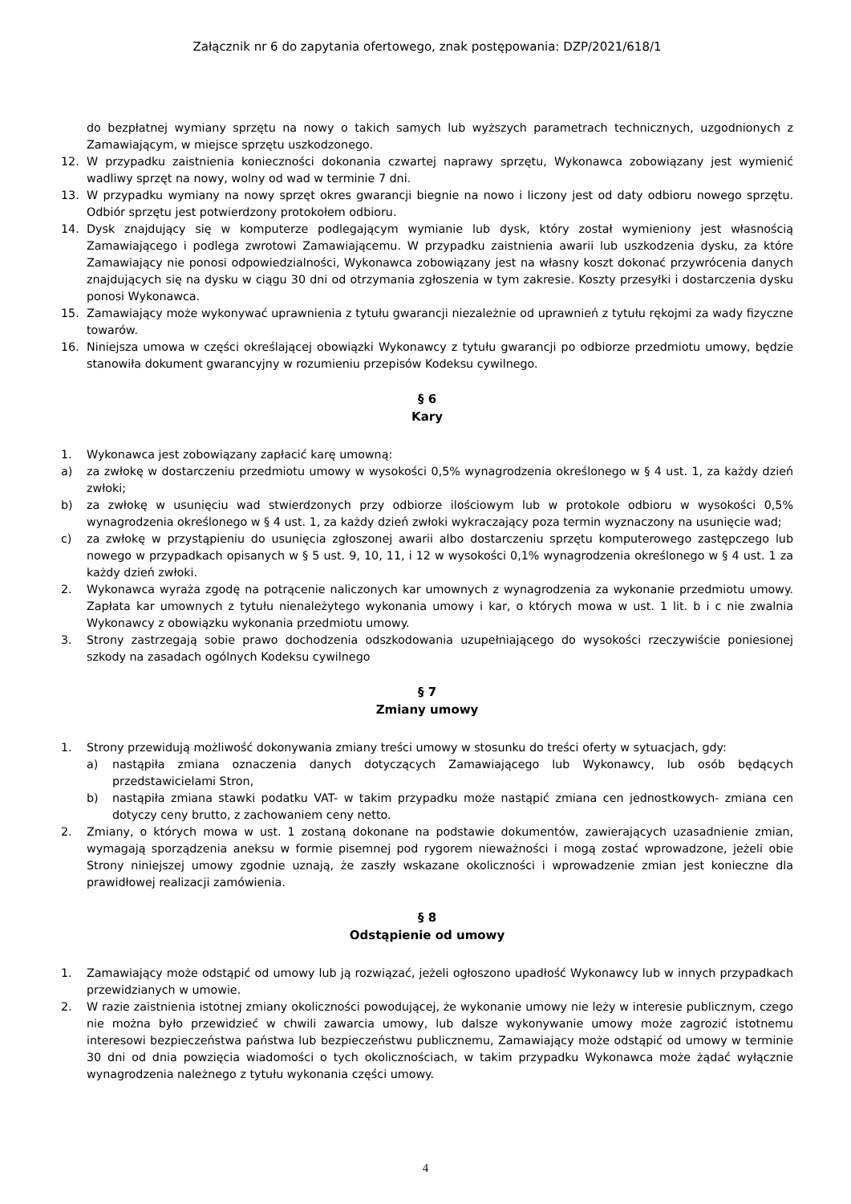Załącznik nr 6 do zapytania ofertowego, znak postępowania: DZP/2021/618/1
do bezpłatnej wymiany sprzętu na nowy o takich samych lub wyższych parametrach technicznych, uzgodnionych z Zamawiającym, w miejsce sprzętu uszkodzonego.
12. W przypadku zaistnienia konieczności dokonania czwartej naprawy sprzętu, Wykonawca zobowiązany jest wymienić wadliwy sprzęt na nowy, wolny od wad w terminie 7 dni.
13. W przypadku wymiany na nowy sprzęt okres gwarancji biegnie na nowo i liczony jest od daty odbioru nowego sprzętu. Odbiór sprzętu jest potwierdzony protokołem odbioru.
14. Dysk znajdujący się w komputerze podlegającym wymianie lub dysk, który został wymieniony jest własnością Zamawiającego i podlega zwrotowi Zamawiającemu. W przypadku zaistnienia awarii lub uszkodzenia dysku, za które Zamawiający nie ponosi odpowiedzialności, Wykonawca zobowiązany jest na własny koszt dokonać przywrócenia danych znajdujących się na dysku w ciągu 30 dni od otrzymania zgłoszenia w tym zakresie. Koszty przesyłki i dostarczenia dysku ponosi Wykonawca.
15. Zamawiający może wykonywać uprawnienia z tytułu gwarancji niezależnie od uprawnień z tytułu rękojmi za wady fizyczne towarów.
16. Niniejsza umowa w części określającej obowiązki Wykonawcy z tytułu gwarancji po odbiorze przedmiotu umowy, będzie stanowiła dokument gwarancyjny w rozumieniu przepisów Kodeksu cywilnego.
§ 6
Kary
1. Wykonawca jest zobowiązany zapłacić karę umowną:
a) za zwłokę w dostarczeniu przedmiotu umowy w wysokości 0,5% wynagrodzenia określonego w § 4 ust. 1, za każdy dzień zwłoki;
b) za zwłokę w usunięciu wad stwierdzonych przy odbiorze ilościowym lub w protokole odbioru w wysokości 0,5% wynagrodzenia określonego w § 4 ust. 1, za każdy dzień zwłoki wykraczający poza termin wyznaczony na usunięcie wad;
c) za zwłokę w przystąpieniu do usunięcia zgłoszonej awarii albo dostarczeniu sprzętu komputerowego zastępczego lub nowego w przypadkach opisanych w § 5 ust. 9, 10, 11, i 12 w wysokości 0,1% wynagrodzenia określonego w § 4 ust. 1 za każdy dzień zwłoki.
2. Wykonawca wyraża zgodę na potrącenie naliczonych kar umownych z wynagrodzenia za wykonanie przedmiotu umowy. Zapłata kar umownych z tytułu nienależytego wykonania umowy i kar, o których mowa w ust. 1 lit. b i c nie zwalnia Wykonawcy z obowiązku wykonania przedmiotu umowy.
3. Strony zastrzegają sobie prawo dochodzenia odszkodowania uzupełniającego do wysokości rzeczywiście poniesionej szkody na zasadach ogólnych Kodeksu cywilnego
§ 7
Zmiany umowy
1. Strony przewidują możliwość dokonywania zmiany treści umowy w stosunku do treści oferty w sytuacjach, gdy:
a) nastąpiła zmiana oznaczenia danych dotyczących Zamawiającego lub Wykonawcy, lub osób będących przedstawicielami Stron,
b) nastąpiła zmiana stawki podatku VAT- w takim przypadku może nastąpić zmiana cen jednostkowych- zmiana cen dotyczy ceny brutto, z zachowaniem ceny netto.
2. Zmiany, o których mowa w ust. 1 zostaną dokonane na podstawie dokumentów, zawierających uzasadnienie zmian, wymagają sporządzenia aneksu w formie pisemnej pod rygorem nieważności i mogą zostać wprowadzone, jeżeli obie Strony niniejszej umowy zgodnie uznają, że zaszły wskazane okoliczności i wprowadzenie zmian jest konieczne dla prawidłowej realizacji zamówienia.
§ 8
Odstąpienie od umowy
1. Zamawiający może odstąpić od umowy lub ją rozwiązać, jeżeli ogłoszono upadłość Wykonawcy lub w innych przypadkach przewidzianych w umowie.
2. W razie zaistnienia istotnej zmiany okoliczności powodującej, że wykonanie umowy nie leży w interesie publicznym, czego nie można było przewidzieć w chwili zawarcia umowy, lub dalsze wykonywanie umowy może zagrozić istotnemu interesowi bezpieczeństwa państwa lub bezpieczeństwu publicznemu, Zamawiający może odstąpić od umowy w terminie 30 dni od dnia powzięcia wiadomości o tych okolicznościach, w takim przypadku Wykonawca może żądać wyłącznie wynagrodzenia należnego z tytułu wykonania części umowy.
4